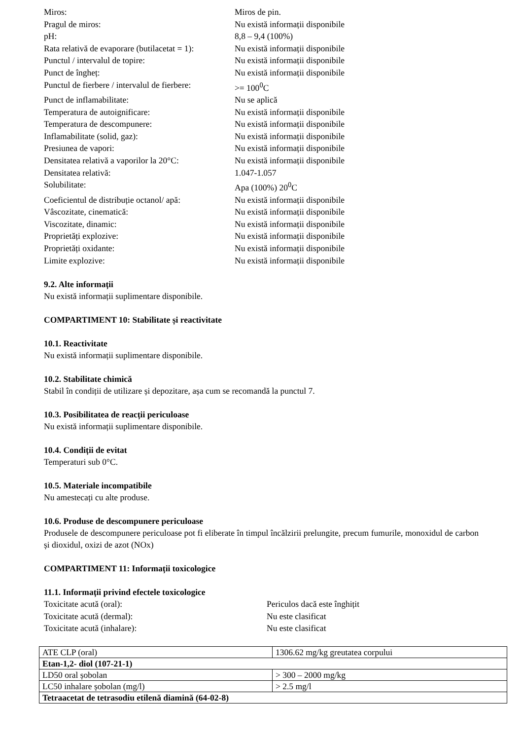Miros:
Miros de pin.
Pragul de miros:
Nu există informații disponibile
pH:
8,8 – 9,4 (100%)
Rata relativă de evaporare (butilacetat = 1):
Nu există informații disponibile
Punctul / intervalul de topire:
Nu există informații disponibile
Punct de îngheț:
Nu există informații disponibile
Punctul de fierbere / intervalul de fierbere:
>= 100<sup>0</sup>C
Punct de inflamabilitate:
Nu se aplică
Temperatura de autoignificare:
Nu există informații disponibile
Temperatura de descompunere:
Nu există informații disponibile
Inflamabilitate (solid, gaz):
Nu există informații disponibile
Presiunea de vapori:
Nu există informații disponibile
Densitatea relativă a vaporilor la 20°C:
Nu există informații disponibile
Densitatea relativă:
1.047-1.057
Solubilitate:
Apa (100%) 20<sup>0</sup>C
Coeficientul de distribuție octanol/ apă:
Nu există informații disponibile
Vâscozitate, cinematică:
Nu există informații disponibile
Viscozitate, dinamic:
Nu există informații disponibile
Proprietăți explozive:
Nu există informații disponibile
Proprietăți oxidante:
Nu există informații disponibile
Limite explozive:
Nu există informații disponibile
9.2. Alte informații
Nu există informații suplimentare disponibile.
COMPARTIMENT 10: Stabilitate și reactivitate
10.1. Reactivitate
Nu există informații suplimentare disponibile.
10.2. Stabilitate chimică
Stabil în condiții de utilizare și depozitare, așa cum se recomandă la punctul 7.
10.3. Posibilitatea de reacții periculoase
Nu există informații suplimentare disponibile.
10.4. Condiții de evitat
Temperaturi sub 0°C.
10.5. Materiale incompatibile
Nu amestecați cu alte produse.
10.6. Produse de descompunere periculoase
Produsele de descompunere periculoase pot fi eliberate în timpul încălzirii prelungite, precum fumurile, monoxidul de carbon și dioxidul, oxizi de azot (NOx)
COMPARTIMENT 11: Informații toxicologice
11.1. Informații privind efectele toxicologice
Toxicitate acută (oral):
Periculos dacă este înghițit
Toxicitate acută (dermal):
Nu este clasificat
Toxicitate acută (inhalare):
Nu este clasificat
| ATE CLP (oral) | 1306.62 mg/kg greutatea corpului |
| Etan-1,2- diol (107-21-1) | |
| LD50 oral șobolan | > 300 – 2000 mg/kg |
| LC50 inhalare șobolan (mg/l) | > 2.5 mg/l |
| Tetraacetat de tetrasodiu etilenă diamină (64-02-8) | |